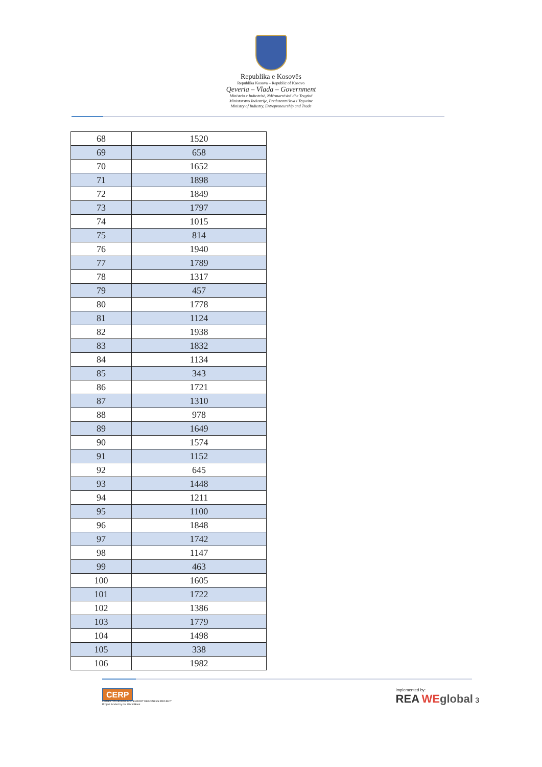Republika e Kosovës
Republika Kosova – Republic of Kosovo
Qeveria – Vlada – Government
Ministria e Industrisë, Ndërmarrësisë dhe Tregtisë
Ministarstvo Industrije, Preduzentništva i Trgovine
Ministry of Industry, Entrepreneurship and Trade
| 68 | 1520 |
| 69 | 658 |
| 70 | 1652 |
| 71 | 1898 |
| 72 | 1849 |
| 73 | 1797 |
| 74 | 1015 |
| 75 | 814 |
| 76 | 1940 |
| 77 | 1789 |
| 78 | 1317 |
| 79 | 457 |
| 80 | 1778 |
| 81 | 1124 |
| 82 | 1938 |
| 83 | 1832 |
| 84 | 1134 |
| 85 | 343 |
| 86 | 1721 |
| 87 | 1310 |
| 88 | 978 |
| 89 | 1649 |
| 90 | 1574 |
| 91 | 1152 |
| 92 | 645 |
| 93 | 1448 |
| 94 | 1211 |
| 95 | 1100 |
| 96 | 1848 |
| 97 | 1742 |
| 98 | 1147 |
| 99 | 463 |
| 100 | 1605 |
| 101 | 1722 |
| 102 | 1386 |
| 103 | 1779 |
| 104 | 1498 |
| 105 | 338 |
| 106 | 1982 |
CERP
COMPETITIVENESS AND EXPORT READINESS PROJECT
Project funded by the World Bank
implemented by:
REA WEglobal 3